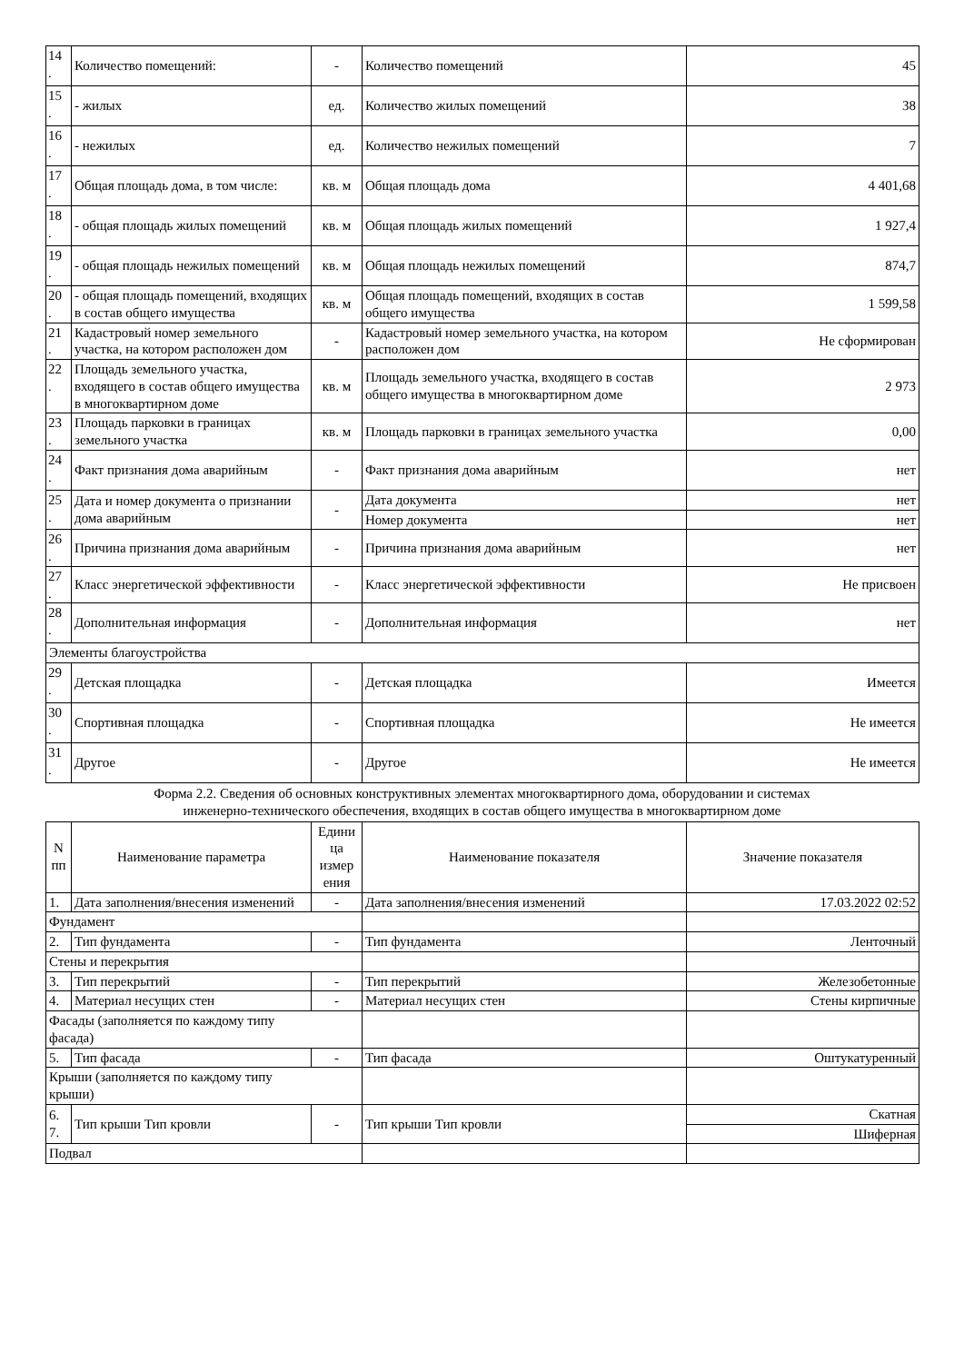| 14 . | Количество помещений: | - | Количество помещений | 45 |
| 15 . | - жилых | ед. | Количество жилых помещений | 38 |
| 16 . | - нежилых | ед. | Количество нежилых помещений | 7 |
| 17 . | Общая площадь дома, в том числе: | кв. м | Общая площадь дома | 4 401,68 |
| 18 . | - общая площадь жилых помещений | кв. м | Общая площадь жилых помещений | 1 927,4 |
| 19 . | - общая площадь нежилых помещений | кв. м | Общая площадь нежилых помещений | 874,7 |
| 20 . | - общая площадь помещений, входящих в состав общего имущества | кв. м | Общая площадь помещений, входящих в состав общего имущества | 1 599,58 |
| 21 . | Кадастровый номер земельного участка, на котором расположен дом | - | Кадастровый номер земельного участка, на котором расположен дом | Не сформирован |
| 22 . | Площадь земельного участка, входящего в состав общего имущества в многоквартирном доме | кв. м | Площадь земельного участка, входящего в состав общего имущества в многоквартирном доме | 2 973 |
| 23 . | Площадь парковки в границах земельного участка | кв. м | Площадь парковки в границах земельного участка | 0,00 |
| 24 . | Факт признания дома аварийным | - | Факт признания дома аварийным | нет |
| 25 . | Дата и номер документа о признании дома аварийным | - | Дата документа | нет |
| | | | Номер документа | нет |
| 26 . | Причина признания дома аварийным | - | Причина признания дома аварийным | нет |
| 27 . | Класс энергетической эффективности | - | Класс энергетической эффективности | Не присвоен |
| 28 . | Дополнительная информация | - | Дополнительная информация | нет |
| Элементы благоустройства | | | | |
| 29 . | Детская площадка | - | Детская площадка | Имеется |
| 30 . | Спортивная площадка | - | Спортивная площадка | Не имеется |
| 31 . | Другое | - | Другое | Не имеется |
Форма 2.2. Сведения об основных конструктивных элементах многоквартирного дома, оборудовании и системах
инженерно-технического обеспечения, входящих в состав общего имущества в многоквартирном доме
| N пп | Наименование параметра | Едини ца измер ения | Наименование показателя | Значение показателя |
| --- | --- | --- | --- | --- |
| 1. | Дата заполнения/внесения изменений | - | Дата заполнения/внесения изменений | 17.03.2022 02:52 |
| Фундамент | | | | |
| 2. | Тип фундамента | - | Тип фундамента | Ленточный |
| Стены и перекрытия | | | | |
| 3. | Тип перекрытий | - | Тип перекрытий | Железобетонные |
| 4. | Материал несущих стен | - | Материал несущих стен | Стены кирпичные |
| Фасады (заполняется по каждому типу фасада) | | | | |
| 5. | Тип фасада | - | Тип фасада | Оштукатуренный |
| Крыши (заполняется по каждому типу крыши) | | | | |
| 6. 7. | Тип крыши Тип кровли | - | Тип крыши Тип кровли | Скатная |
| | | | | Шиферная |
| Подвал | | | | |